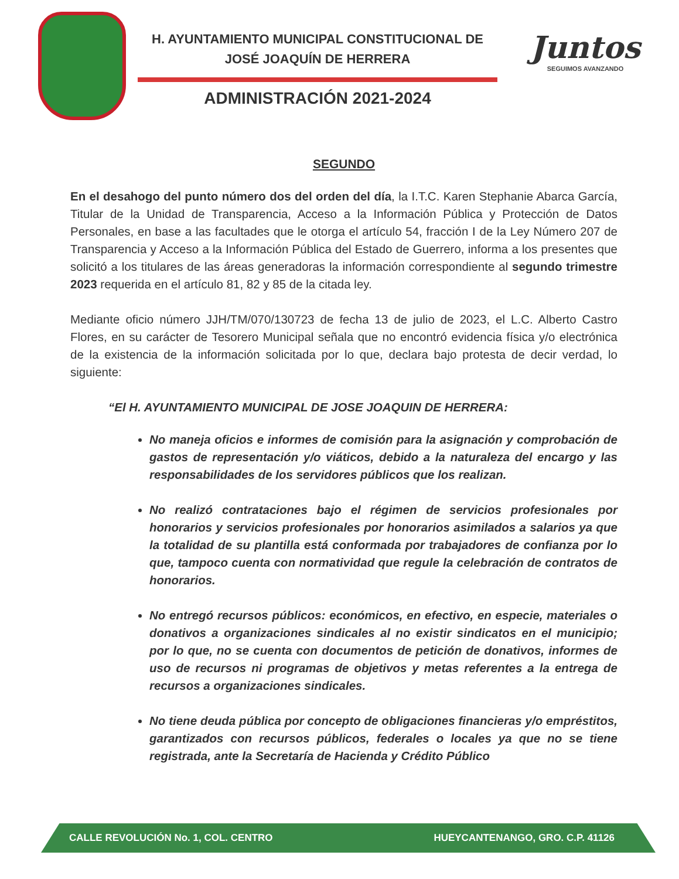H. AYUNTAMIENTO MUNICIPAL CONSTITUCIONAL DE
JOSÉ JOAQUÍN DE HERRERA
ADMINISTRACIÓN 2021-2024
Juntos
SEGUIMOS AVANZANDO
SEGUNDO
En el desahogo del punto número dos del orden del día, la I.T.C. Karen Stephanie Abarca García, Titular de la Unidad de Transparencia, Acceso a la Información Pública y Protección de Datos Personales, en base a las facultades que le otorga el artículo 54, fracción I de la Ley Número 207 de Transparencia y Acceso a la Información Pública del Estado de Guerrero, informa a los presentes que solicitó a los titulares de las áreas generadoras la información correspondiente al segundo trimestre 2023 requerida en el artículo 81, 82 y 85 de la citada ley.
Mediante oficio número JJH/TM/070/130723 de fecha 13 de julio de 2023, el L.C. Alberto Castro Flores, en su carácter de Tesorero Municipal señala que no encontró evidencia física y/o electrónica de la existencia de la información solicitada por lo que, declara bajo protesta de decir verdad, lo siguiente:
“El H. AYUNTAMIENTO MUNICIPAL DE JOSE JOAQUIN DE HERRERA:
No maneja oficios e informes de comisión para la asignación y comprobación de gastos de representación y/o viáticos, debido a la naturaleza del encargo y las responsabilidades de los servidores públicos que los realizan.
No realizó contrataciones bajo el régimen de servicios profesionales por honorarios y servicios profesionales por honorarios asimilados a salarios ya que la totalidad de su plantilla está conformada por trabajadores de confianza por lo que, tampoco cuenta con normatividad que regule la celebración de contratos de honorarios.
No entregó recursos públicos: económicos, en efectivo, en especie, materiales o donativos a organizaciones sindicales al no existir sindicatos en el municipio; por lo que, no se cuenta con documentos de petición de donativos, informes de uso de recursos ni programas de objetivos y metas referentes a la entrega de recursos a organizaciones sindicales.
No tiene deuda pública por concepto de obligaciones financieras y/o empréstitos, garantizados con recursos públicos, federales o locales ya que no se tiene registrada, ante la Secretaría de Hacienda y Crédito Público
CALLE REVOLUCIÓN No. 1, COL. CENTRO HUEYCANTENANGO, GRO. C.P. 41126